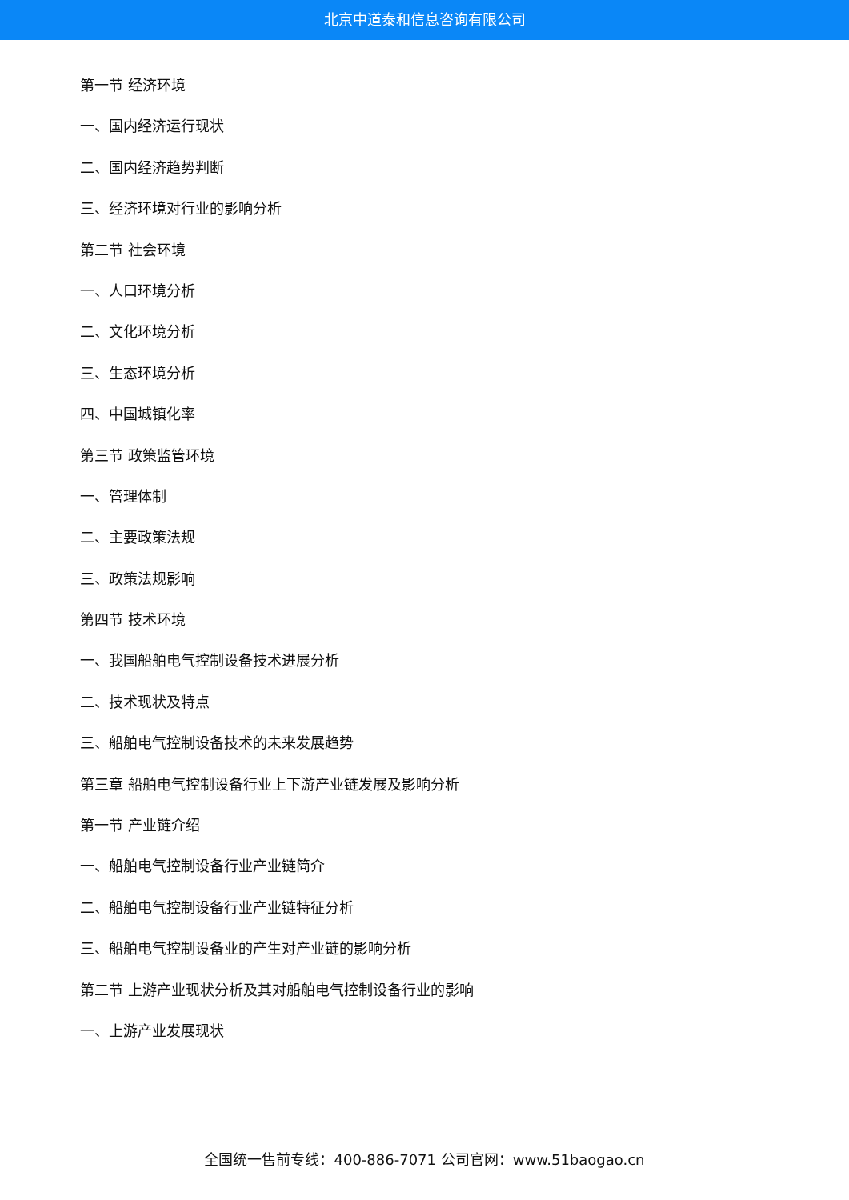北京中道泰和信息咨询有限公司
第一节 经济环境
一、国内经济运行现状
二、国内经济趋势判断
三、经济环境对行业的影响分析
第二节 社会环境
一、人口环境分析
二、文化环境分析
三、生态环境分析
四、中国城镇化率
第三节 政策监管环境
一、管理体制
二、主要政策法规
三、政策法规影响
第四节 技术环境
一、我国船舶电气控制设备技术进展分析
二、技术现状及特点
三、船舶电气控制设备技术的未来发展趋势
第三章 船舶电气控制设备行业上下游产业链发展及影响分析
第一节 产业链介绍
一、船舶电气控制设备行业产业链简介
二、船舶电气控制设备行业产业链特征分析
三、船舶电气控制设备业的产生对产业链的影响分析
第二节 上游产业现状分析及其对船舶电气控制设备行业的影响
一、上游产业发展现状
全国统一售前专线：400-886-7071 公司官网：www.51baogao.cn